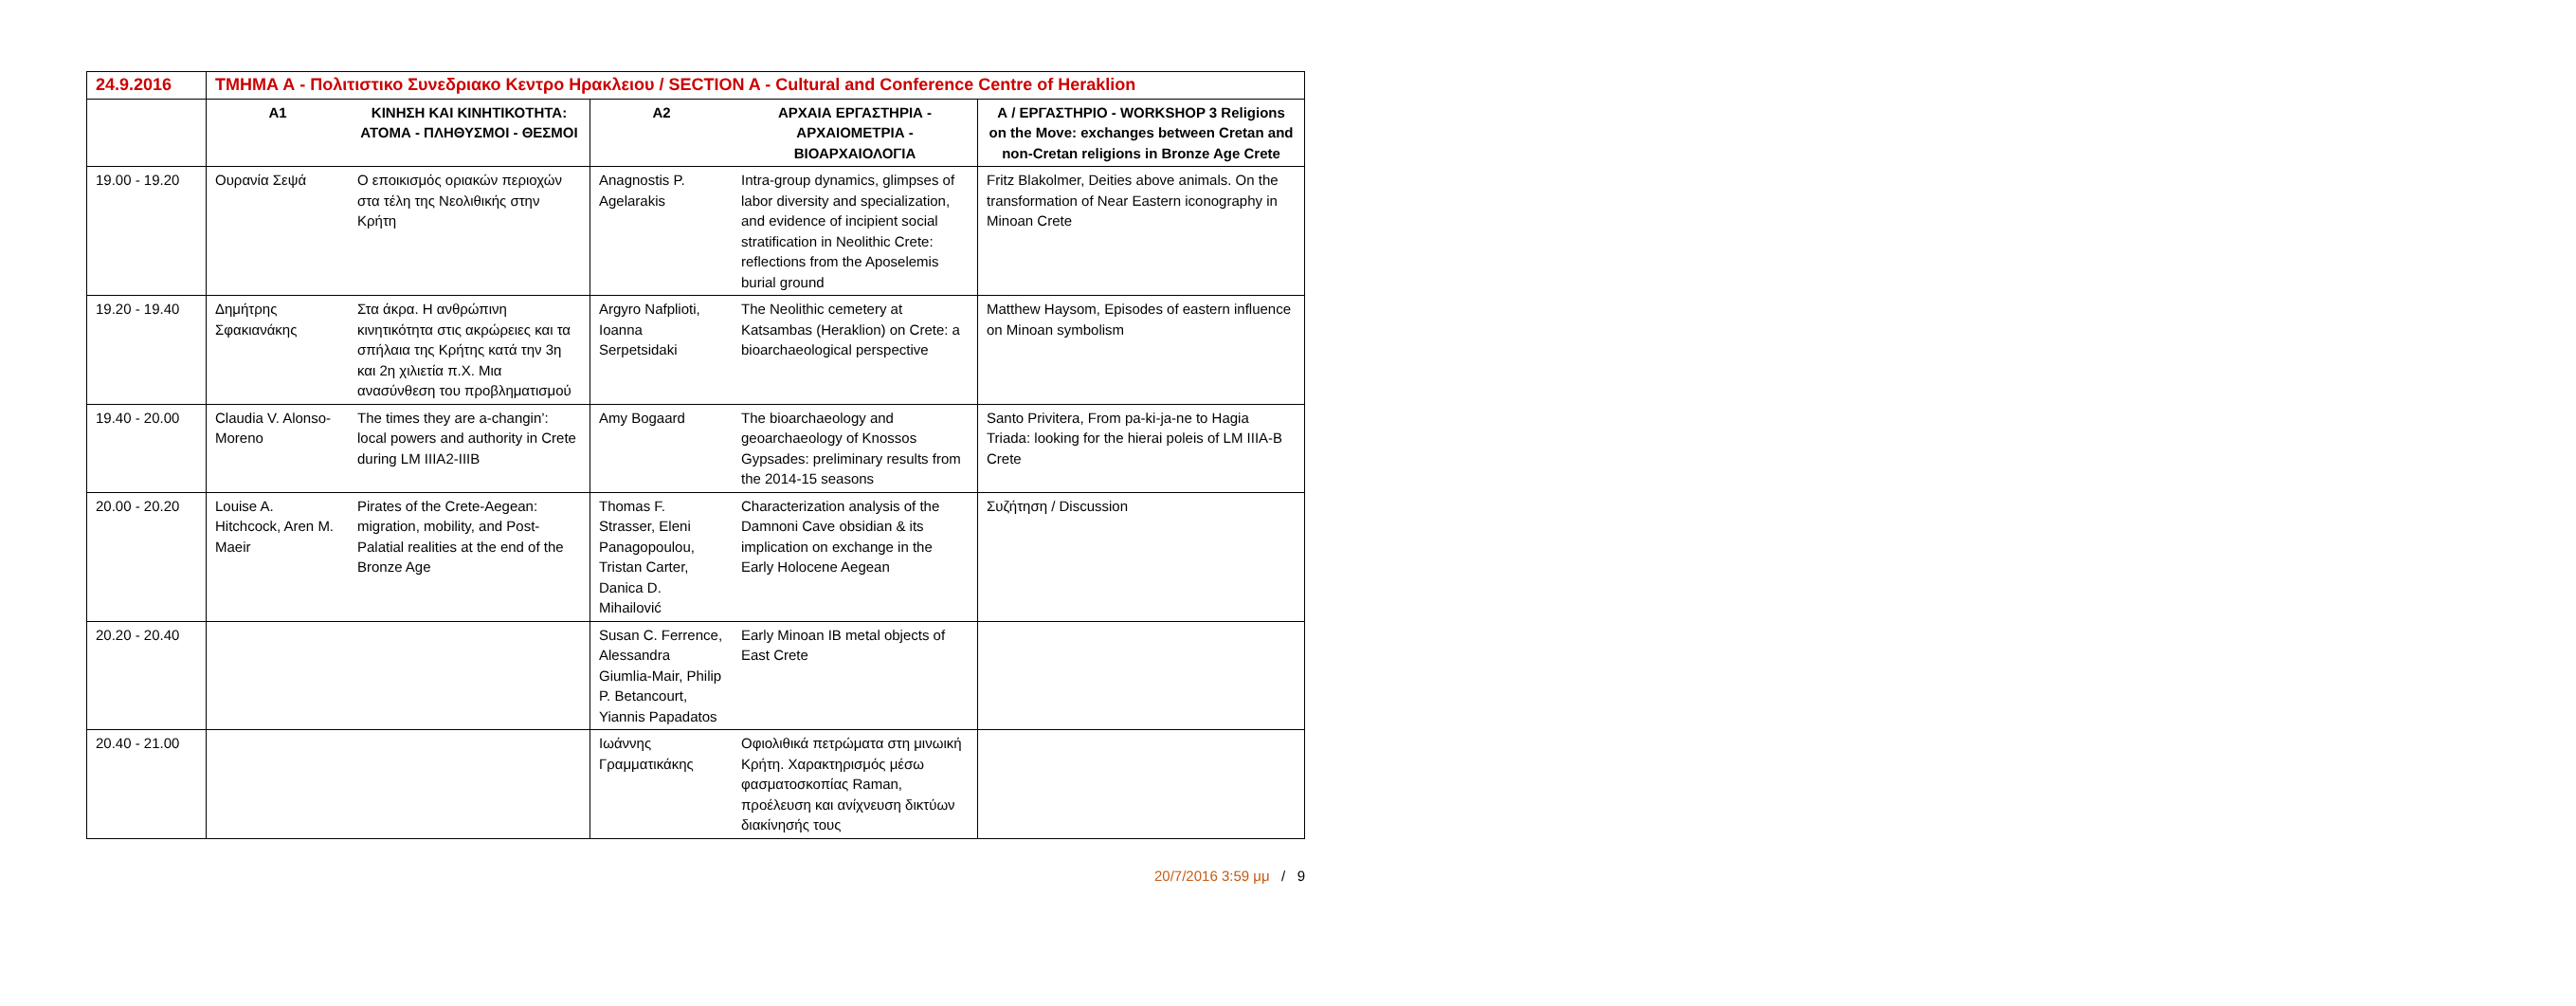| 24.9.2016 | ΤΜΗΜΑ Α - Πολιτιστικο Συνεδριακο Κεντρο Ηρακλειου / SECTION A - Cultural and Conference Centre of Heraklion | | | | |
| | Α1 | ΚΙΝΗΣΗ ΚΑΙ ΚΙΝΗΤΙΚΟΤΗΤΑ: ΑΤΟΜΑ - ΠΛΗΘΥΣΜΟΙ - ΘΕΣΜΟΙ | Α2 | ΑΡΧΑΙΑ ΕΡΓΑΣΤΗΡΙΑ - ΑΡΧΑΙΟΜΕΤΡΙΑ - ΒΙΟΑΡΧΑΙΟΛΟΓΙΑ | Α / ΕΡΓΑΣΤΗΡΙΟ - WORKSHOP 3 Religions on the Move: exchanges between Cretan and non-Cretan religions in Bronze Age Crete |
| 19.00 - 19.20 | Ουρανία Σεψά | Ο εποικισμός οριακών περιοχών στα τέλη της Νεολιθικής στην Κρήτη | Anagnostis P. Agelarakis | Intra-group dynamics, glimpses of labor diversity and specialization, and evidence of incipient social stratification in Neolithic Crete: reflections from the Aposelemis burial ground | Fritz Blakolmer, Deities above animals. On the transformation of Near Eastern iconography in Minoan Crete |
| 19.20 - 19.40 | Δημήτρης Σφακιανάκης | Στα άκρα. Η ανθρώπινη κινητικότητα στις ακρώρειες και τα σπήλαια της Κρήτης κατά την 3η και 2η χιλιετία π.Χ. Μια ανασύνθεση του προβληματισμού | Argyro Nafplioti, Ioanna Serpetsidaki | The Neolithic cemetery at Katsambas (Heraklion) on Crete: a bioarchaeological perspective | Matthew Haysom, Episodes of eastern influence on Minoan symbolism |
| 19.40 - 20.00 | Claudia V. Alonso-Moreno | The times they are a-changin’: local powers and authority in Crete during LM IIIA2-IIIB | Amy Bogaard | The bioarchaeology and geoarchaeology of Knossos Gypsades: preliminary results from the 2014-15 seasons | Santo Privitera, From pa-ki-ja-ne to Hagia Triada: looking for the hierai poleis of LM IIIA-B Crete |
| 20.00 - 20.20 | Louise A. Hitchcock, Aren M. Maeir | Pirates of the Crete-Aegean: migration, mobility, and Post-Palatial realities at the end of the Bronze Age | Thomas F. Strasser, Eleni Panagopoulou, Tristan Carter, Danica D. Mihailović | Characterization analysis of the Damnoni Cave obsidian & its implication on exchange in the Early Holocene Aegean | Συζήτηση / Discussion |
| 20.20 - 20.40 | | | Susan C. Ferrence, Alessandra Giumlia-Mair, Philip P. Betancourt, Yiannis Papadatos | Early Minoan IB metal objects of East Crete | |
| 20.40 - 21.00 | | | Ιωάννης Γραμματικάκης | Οφιολιθικά πετρώματα στη μινωική Κρήτη. Χαρακτηρισμός μέσω φασματοσκοπίας Raman, προέλευση και ανίχνευση δικτύων διακίνησής τους | |
20/7/2016 3:59 μμ / 9